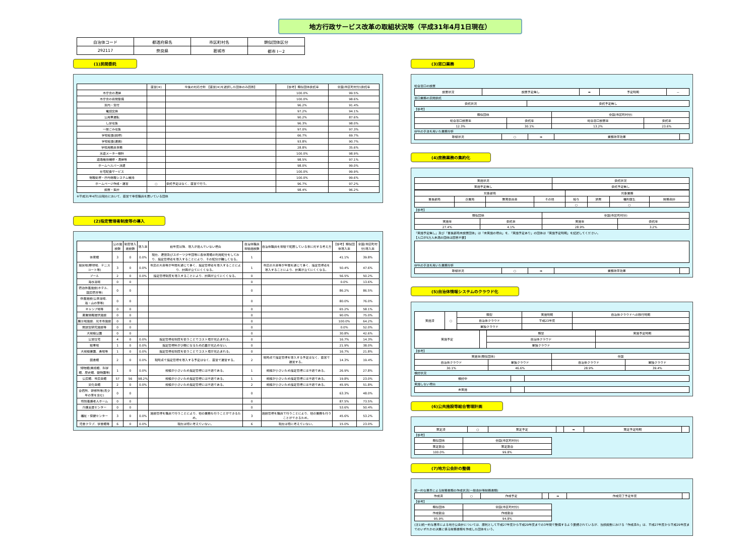地方行政サービス改革の取組状況等（平成31年4月1日現在）
| 自治体コード | 都道府県名 | 市区町村名 | 類似団体区分 |
| 292117 | 奈良県 | 葛城市 | 都市 Ⅰ－2 |
(1)民間委託
| | 直営(※) | 今後の対応方針 【直営(※)を選択した団体のみ回答】 | 【参考】類似団体委託率 | 全国(市区町村分)委託率 |
| --- | --- | --- | --- | --- |
| 本庁舎の清掃 | | | 100.0% | 99.5% |
| 本庁舎の夜間警備 | | | 100.0% | 98.6% |
| 案内・受付 | | | 96.2% | 91.4% |
| 電話交換 | | | 97.2% | 94.1% |
| 公用車運転 | | | 90.2% | 87.6% |
| し尿収集 | | | 96.3% | 98.0% |
| 一般ごみ収集 | | | 97.0% | 97.3% |
| 学校給食(調理) | | | 66.7% | 69.7% |
| 学校給食(運搬) | | | 93.8% | 90.7% |
| 学校用務員事務 | | | 28.8% | 35.6% |
| 水道メーター検針 | | | 100.0% | 98.9% |
| 道路維持補修・清掃等 | | | 98.5% | 97.1% |
| ホームヘルパー派遣 | | | 98.0% | 99.0% |
| 在宅配食サービス | | | 100.0% | 99.9% |
| 情報処理・庁内情報システム維持 | | | 100.0% | 99.6% |
| ホームページ作成・運営 | ○ | 委託予定はなく、直営で行う。 | 96.7% | 97.2% |
| 調査・集計 | | | 98.4% | 96.2% |
※平成31年4月1日現在において、直営で専任職員を置いている団体
(2)指定管理者制度等の導入
| | 公の施設数 | 制度導入施設数 | 導入率 | 前年度以降、導入が進んでいない理由 | 自治体職員常駐施設数 | 自治体職員を常駐で配置している事に対する考え方 | 【参考】類似団体導入率 | 全国(市区町村分)導入率 |
| --- | --- | --- | --- | --- | --- | --- | --- | --- |
| 体育館 | 3 | 0 | 0.0% | 現在、連盟及びスポーツ少年団等に各体育館の利用配分をしており、指定管理者を導入することにより、その配分が難しくなる。 | 1 | | 41.1% | 39.8% |
| 競技場(野球場、テニスコート等) | 3 | 0 | 0.0% | 市民の大会等が年間を通じて多く、指定管理者を導入することにより、計画が立てにくくなる。 | 1 | 市民の大会等が年間を通じて多く、指定管理者を導入することにより、計画が立てにくくなる。 | 50.4% | 47.6% |
| プール | 2 | 0 | 0.0% | 指定管理制度を導入することにより、計画が立てにくくなる。 | 0 | | 56.5% | 50.2% |
| 海水浴場 | 0 | 0 | | | 0 | | 0.0% | 13.6% |
| 宿泊休養施設(ホテル、国民宿舎等) | 0 | 0 | | | 0 | | 86.2% | 86.5% |
| 休養施設(公衆浴場、海・山の家等) | 0 | 0 | | | 0 | | 80.0% | 76.0% |
| キャンプ場等 | 0 | 0 | | | 0 | | 65.2% | 58.1% |
| 産業情報提供施設 | 0 | 0 | | | 0 | | 90.0% | 75.0% |
| 展示場施設、見本市施設 | 0 | 0 | | | 0 | | 100.0% | 64.2% |
| 開放型研究施設等 | 0 | 0 | | | 0 | | 0.0% | 52.0% |
| 大規模公園 | 0 | 0 | | | 0 | | 30.8% | 42.6% |
| 公営住宅 | 4 | 0 | 0.0% | 指定管理者制度を使うことでコスト増が見込まれる。 | 0 | | 16.7% | 14.3% |
| 駐車場 | 1 | 0 | 0.0% | 指定管理料が少額になるため応募が見込めない。 | 0 | | 21.9% | 38.0% |
| 大規模霊園、斎場等 | 1 | 0 | 0.0% | 指定管理者制度を使うことでコスト増が見込まれる。 | 0 | | 16.7% | 21.8% |
| 図書館 | 2 | 0 | 0.0% | 現時点で指定管理を導入する予定はなく、直営で運営する。 | 2 | 現時点で指定管理を導入する予定はなく、直営で運営する。 | 14.3% | 19.4% |
| 博物館(美術館、科学館、歴史館、動物園等) | 1 | 0 | 0.0% | 規模が小さいため指定管理には不適である。 | 1 | 規模が小さいため指定管理には不適である。 | 26.9% | 27.8% |
| 公民館、市民会館 | 57 | 56 | 98.2% | 規模が小さいため指定管理には不適である。 | 1 | 規模が小さいため指定管理には不適である。 | 19.8% | 23.0% |
| 文化会館 | 2 | 0 | 0.0% | 規模が小さいため指定管理には不適である。 | 2 | 規模が小さいため指定管理には不適である。 | 45.9% | 51.8% |
| 合宿所、研修所等(青少年の家を含む) | 0 | 0 | | | 0 | | 63.3% | 48.0% |
| 特別養護老人ホーム | 0 | 0 | | | 0 | | 87.5% | 73.5% |
| 介護支援センター | 0 | 0 | | | 0 | | 53.6% | 50.4% |
| 福祉・保健センター | 3 | 0 | 0.0% | 施設管理を職員で行うことにより、他の業務も行うことができるため。 | 3 | 施設管理を職員で行うことにより、他の業務も行うことができるため。 | 45.6% | 53.2% |
| 児童クラブ、学童館等 | 6 | 0 | 0.0% | 現在は特に考えていない。 | 6 | 現在は特に考えていない。 | 15.0% | 23.0% |
(3)窓口業務
総合窓口の設置
| 設置状況 | 設置予定無し | ➡ | 予定時期 | － |
窓口業務の民間委託
| 委託状況 | 委託予定無し |
【参考】
| 類似団体 | | 全国(市区町村分) | |
| 総合窓口設置率 | 委託率 | 総合窓口設置率 | 委託率 |
| 12.3% | 30.1% | 13.2% | 23.6% |
BPRの手法を用いた業務分析
| 取組状況 | ○ | ➡ | 業務改革効果 | |
(4)庶務業務の集約化
| 実施状況 | 委託状況 |
| 実施予定無し | 委託予定無し |
| 対象部局 | | | | 対象業務 | | | |
| 首長部局 | 企業局 | 教育委員会 | その他 | 給与 | 旅費 | 福利厚生 | 財務会計 |
| | | | | ○ | | ○ | |
【参考】
| 類似団体 | | 全国(市区町村分) | |
| 実施率 | 委託率 | 実施率 | 委託率 |
| 27.4% | 4.1% | 28.9% | 3.2% |
「実施予定無し」及び「首長部局未設置団体」は「未実施の理由」を、「実施予定あり」の団体は「実施予定時期」を記述してください。
【人口が5万人未満の団体は回答不要】
BPRの手法を用いた業務分析
| 取組状況 | ○ | ➡ | 業務改革効果 | |
(5)自治体情報システムのクラウド化
| 実施済 | ○ | 類型 | 実施時期 | 自治体クラウドへの移行時期 |
| | | 自治体クラウド | 平成23年度 | |
| | | 単独クラウド | | |
| 実施予定 | | 類型 | 実施予定時期 |
| | | 自治体クラウド | |
| | | 単独クラウド | |
【参考】
| 実施率(類似団体) | | 全国 | |
| 自治体クラウド | 単独クラウド | 自治体クラウド | 単独クラウド |
| 30.1% | 46.6% | 28.9% | 39.4% |
検討状況
| 検討中 | | |
実施しない理由
| 未実施 | | |
(6)公共施設等総合管理計画
| 策定済 | ○ | 策定予定 | | ➡ | 策定予定時期 | |
【参考】
| 類似団体 | 全国(市区町村分) |
| 策定割合 | 策定割合 |
| 100.0% | 99.8% |
(7)地方公会計の整備
統一的な基準による財務書類の作成状況(一般会計等財務書類)
| 作成済 | ○ | 作成予定 | | ➡ | 作成完了予定年度 | |
【参考】
| 類似団体 | 全国(市区町村分) |
| 作成割合 | 作成割合 |
| 95.9% | 94.8% |
(注1)統一的な基準による地方公会計については、原則として平成27年度から平成29年度までの3年間で整備するよう要請されているが、当該調査における「作成済み」は、平成27年度から平成29年度までのいずれかの決算に係る財務書類を作成した団体をいう。